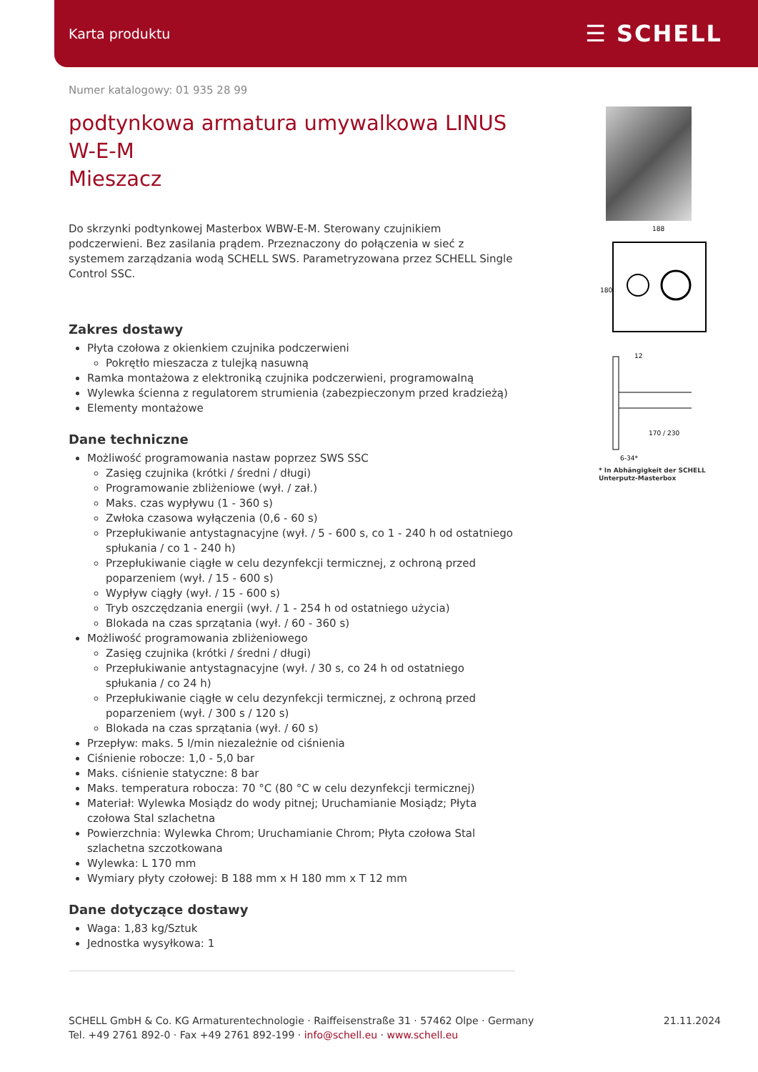Karta produktu ☰ SCHELL
188
180
12
170 / 230
6-34*
* In Abhängigkeit der SCHELL Unterputz-Masterbox
Numer katalogowy: 01 935 28 99
podtynkowa armatura umywalkowa LINUS W-E-M
Mieszacz
Do skrzynki podtynkowej Masterbox WBW-E-M. Sterowany czujnikiem podczerwieni. Bez zasilania prądem. Przeznaczony do połączenia w sieć z systemem zarządzania wodą SCHELL SWS. Parametryzowana przez SCHELL Single Control SSC.
Zakres dostawy
Płyta czołowa z okienkiem czujnika podczerwieni
Pokrętło mieszacza z tulejką nasuwną
Ramka montażowa z elektroniką czujnika podczerwieni, programowalną
Wylewka ścienna z regulatorem strumienia (zabezpieczonym przed kradzieżą)
Elementy montażowe
Dane techniczne
Możliwość programowania nastaw poprzez SWS SSC
Zasięg czujnika (krótki / średni / długi)
Programowanie zbliżeniowe (wył. / zał.)
Maks. czas wypływu (1 - 360 s)
Zwłoka czasowa wyłączenia (0,6 - 60 s)
Przepłukiwanie antystagnacyjne (wył. / 5 - 600 s, co 1 - 240 h od ostatniego spłukania / co 1 - 240 h)
Przepłukiwanie ciągłe w celu dezynfekcji termicznej, z ochroną przed poparzeniem (wył. / 15 - 600 s)
Wypływ ciągły (wył. / 15 - 600 s)
Tryb oszczędzania energii (wył. / 1 - 254 h od ostatniego użycia)
Blokada na czas sprzątania (wył. / 60 - 360 s)
Możliwość programowania zbliżeniowego
Zasięg czujnika (krótki / średni / długi)
Przepłukiwanie antystagnacyjne (wył. / 30 s, co 24 h od ostatniego spłukania / co 24 h)
Przepłukiwanie ciągłe w celu dezynfekcji termicznej, z ochroną przed poparzeniem (wył. / 300 s / 120 s)
Blokada na czas sprzątania (wył. / 60 s)
Przepływ: maks. 5 l/min niezależnie od ciśnienia
Ciśnienie robocze: 1,0 - 5,0 bar
Maks. ciśnienie statyczne: 8 bar
Maks. temperatura robocza: 70 °C (80 °C w celu dezynfekcji termicznej)
Materiał: Wylewka Mosiądz do wody pitnej; Uruchamianie Mosiądz; Płyta czołowa Stal szlachetna
Powierzchnia: Wylewka Chrom; Uruchamianie Chrom; Płyta czołowa Stal szlachetna szczotkowana
Wylewka: L 170 mm
Wymiary płyty czołowej: B 188 mm x H 180 mm x T 12 mm
Dane dotyczące dostawy
Waga: 1,83 kg/Sztuk
Jednostka wysyłkowa: 1
SCHELL GmbH & Co. KG Armaturentechnologie · Raiffeisenstraße 31 · 57462 Olpe · Germany
Tel. +49 2761 892-0 · Fax +49 2761 892-199 · info@schell.eu · www.schell.eu
21.11.2024